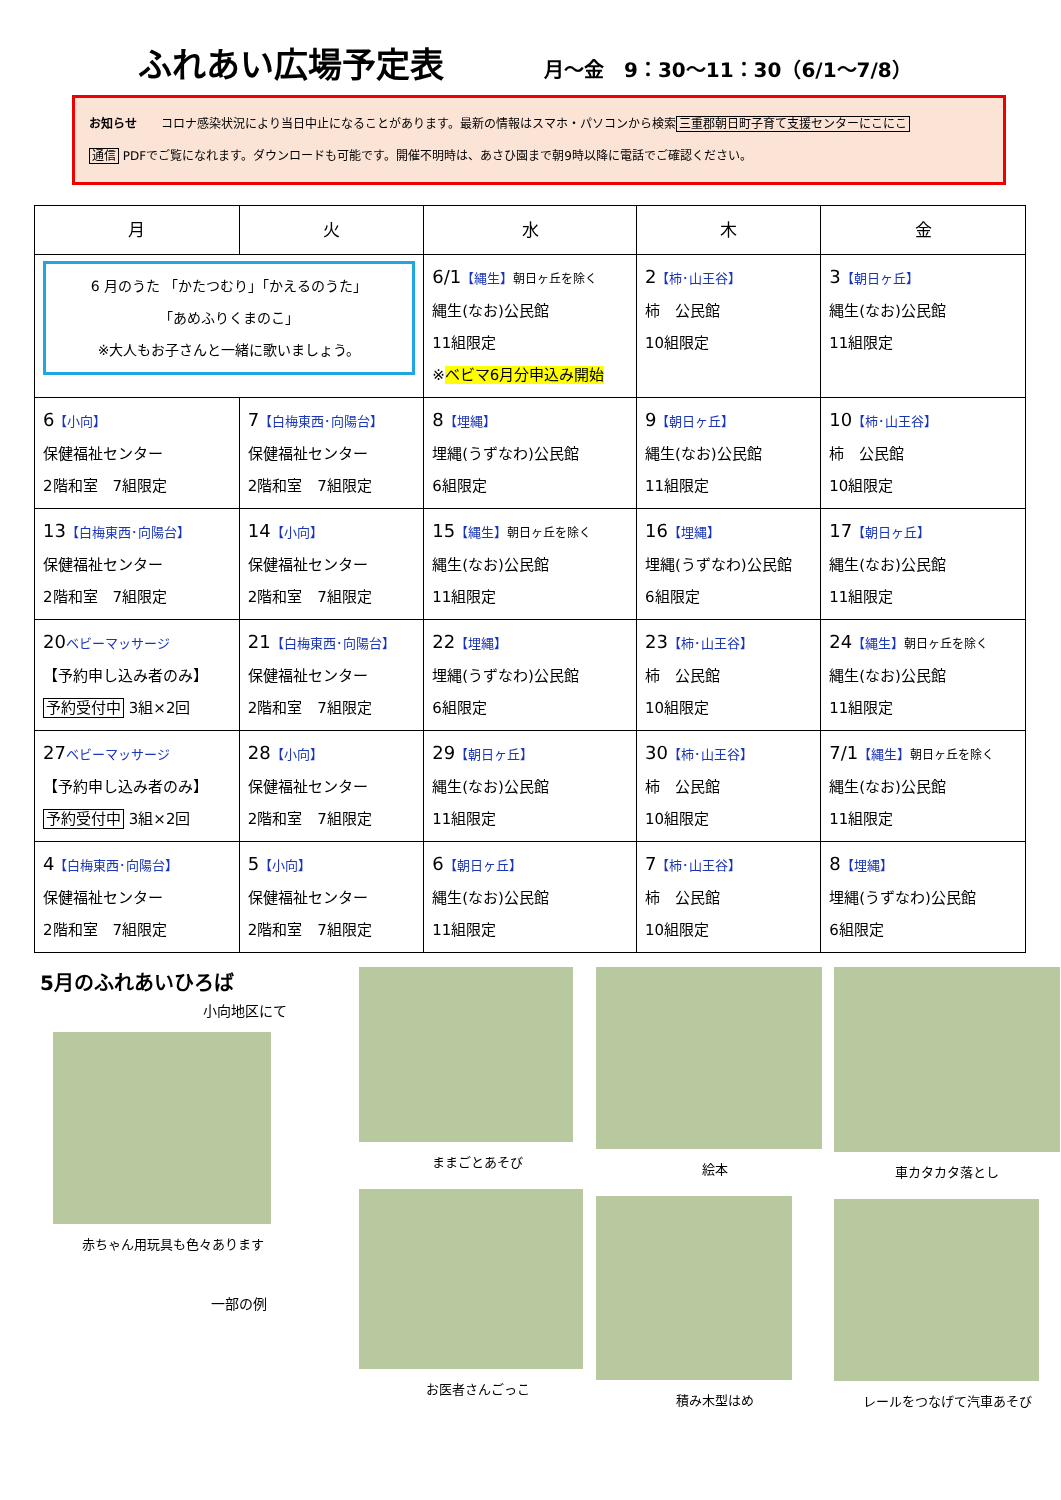ふれあい広場予定表
月～金　9：30～11：30（6/1～7/8）
お知らせ　　コロナ感染状況により当日中止になることがあります。最新の情報はスマホ・パソコンから検索三重郡朝日町子育て支援センターにこにこ
通信 PDFでご覧になれます。ダウンロードも可能です。開催不明時は、あさひ園まで朝9時以降に電話でご確認ください。
| 月 | 火 | 水 | 木 | 金 |
| --- | --- | --- | --- | --- |
| 6 月のうた 「かたつむり」「かえるのうた」 「あめふりくまのこ」 ※大人もお子さんと一緒に歌いましょう。 | | 6/1 【縄生】 朝日ヶ丘を除く 縄生(なお)公民館 11組限定 ※ ベビマ6月分申込み開始 | 2 【柿･山王谷】 柿 公民館 10組限定 | 3 【朝日ヶ丘】 縄生(なお)公民館 11組限定 |
| 6 【小向】 保健福祉センター 2階和室 7組限定 | 7 【白梅東西･向陽台】 保健福祉センター 2階和室 7組限定 | 8 【埋縄】 埋縄(うずなわ)公民館 6組限定 | 9 【朝日ヶ丘】 縄生(なお)公民館 11組限定 | 10 【柿･山王谷】 柿 公民館 10組限定 |
| 13 【白梅東西･向陽台】 保健福祉センター 2階和室 7組限定 | 14 【小向】 保健福祉センター 2階和室 7組限定 | 15 【縄生】 朝日ヶ丘を除く 縄生(なお)公民館 11組限定 | 16 【埋縄】 埋縄(うずなわ)公民館 6組限定 | 17 【朝日ヶ丘】 縄生(なお)公民館 11組限定 |
| 20 ベビーマッサージ 【予約申し込み者のみ】 予約受付中 3組×2回 | 21 【白梅東西･向陽台】 保健福祉センター 2階和室 7組限定 | 22 【埋縄】 埋縄(うずなわ)公民館 6組限定 | 23 【柿･山王谷】 柿 公民館 10組限定 | 24 【縄生】 朝日ヶ丘を除く 縄生(なお)公民館 11組限定 |
| 27 ベビーマッサージ 【予約申し込み者のみ】 予約受付中 3組×2回 | 28 【小向】 保健福祉センター 2階和室 7組限定 | 29 【朝日ヶ丘】 縄生(なお)公民館 11組限定 | 30 【柿･山王谷】 柿 公民館 10組限定 | 7/1 【縄生】 朝日ヶ丘を除く 縄生(なお)公民館 11組限定 |
| 4 【白梅東西･向陽台】 保健福祉センター 2階和室 7組限定 | 5 【小向】 保健福祉センター 2階和室 7組限定 | 6 【朝日ヶ丘】 縄生(なお)公民館 11組限定 | 7 【柿･山王谷】 柿 公民館 10組限定 | 8 【埋縄】 埋縄(うずなわ)公民館 6組限定 |
5月のふれあいひろば
小向地区にて
赤ちゃん用玩具も色々あります
一部の例
ままごとあそび
お医者さんごっこ
絵本
積み木型はめ
車カタカタ落とし
レールをつなげて汽車あそび